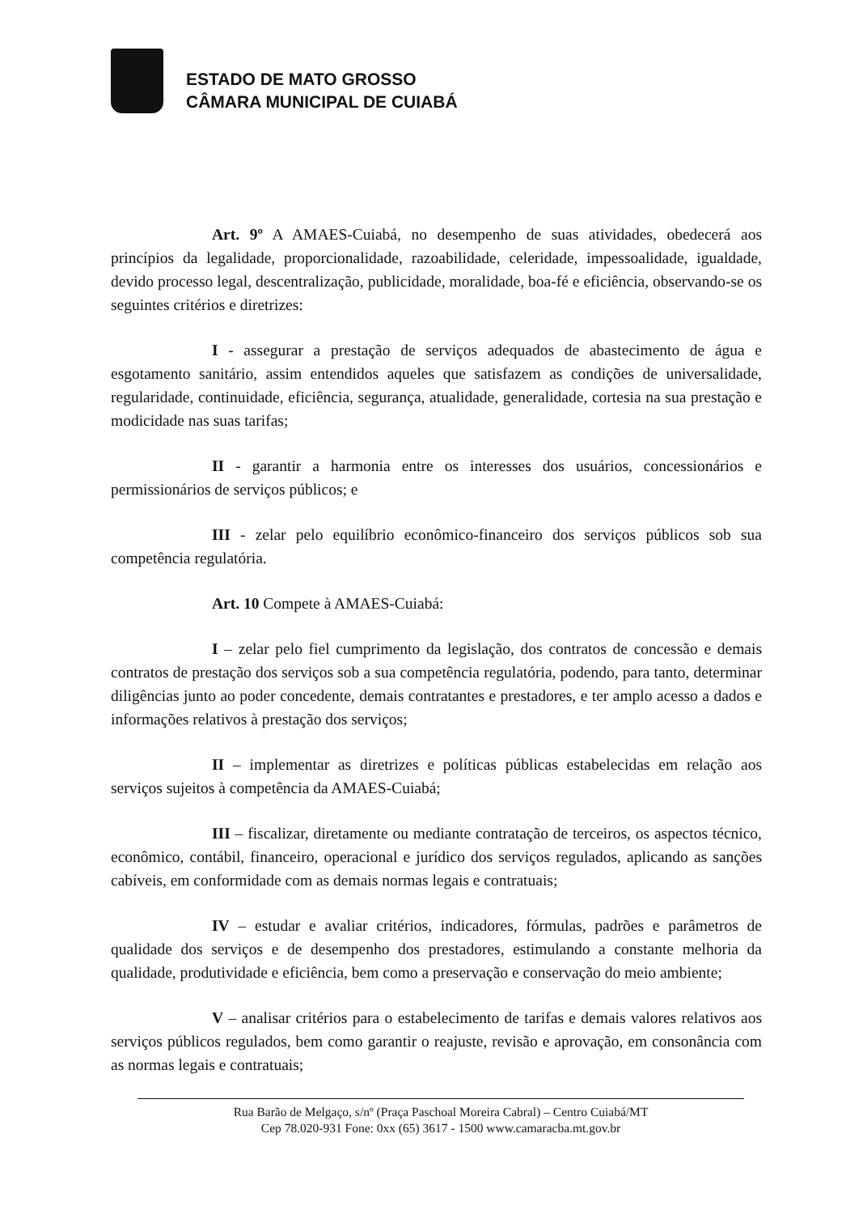ESTADO DE MATO GROSSO
CÂMARA MUNICIPAL DE CUIABÁ
Art. 9º A AMAES-Cuiabá, no desempenho de suas atividades, obedecerá aos princípios da legalidade, proporcionalidade, razoabilidade, celeridade, impessoalidade, igualdade, devido processo legal, descentralização, publicidade, moralidade, boa-fé e eficiência, observando-se os seguintes critérios e diretrizes:
I - assegurar a prestação de serviços adequados de abastecimento de água e esgotamento sanitário, assim entendidos aqueles que satisfazem as condições de universalidade, regularidade, continuidade, eficiência, segurança, atualidade, generalidade, cortesia na sua prestação e modicidade nas suas tarifas;
II - garantir a harmonia entre os interesses dos usuários, concessionários e permissionários de serviços públicos; e
III - zelar pelo equilíbrio econômico-financeiro dos serviços públicos sob sua competência regulatória.
Art. 10 Compete à AMAES-Cuiabá:
I – zelar pelo fiel cumprimento da legislação, dos contratos de concessão e demais contratos de prestação dos serviços sob a sua competência regulatória, podendo, para tanto, determinar diligências junto ao poder concedente, demais contratantes e prestadores, e ter amplo acesso a dados e informações relativos à prestação dos serviços;
II – implementar as diretrizes e políticas públicas estabelecidas em relação aos serviços sujeitos à competência da AMAES-Cuiabá;
III – fiscalizar, diretamente ou mediante contratação de terceiros, os aspectos técnico, econômico, contábil, financeiro, operacional e jurídico dos serviços regulados, aplicando as sanções cabíveis, em conformidade com as demais normas legais e contratuais;
IV – estudar e avaliar critérios, indicadores, fórmulas, padrões e parâmetros de qualidade dos serviços e de desempenho dos prestadores, estimulando a constante melhoria da qualidade, produtividade e eficiência, bem como a preservação e conservação do meio ambiente;
V – analisar critérios para o estabelecimento de tarifas e demais valores relativos aos serviços públicos regulados, bem como garantir o reajuste, revisão e aprovação, em consonância com as normas legais e contratuais;
Rua Barão de Melgaço, s/nº (Praça Paschoal Moreira Cabral) – Centro Cuiabá/MT
Cep 78.020-931 Fone: 0xx (65) 3617 - 1500 www.camaracba.mt.gov.br